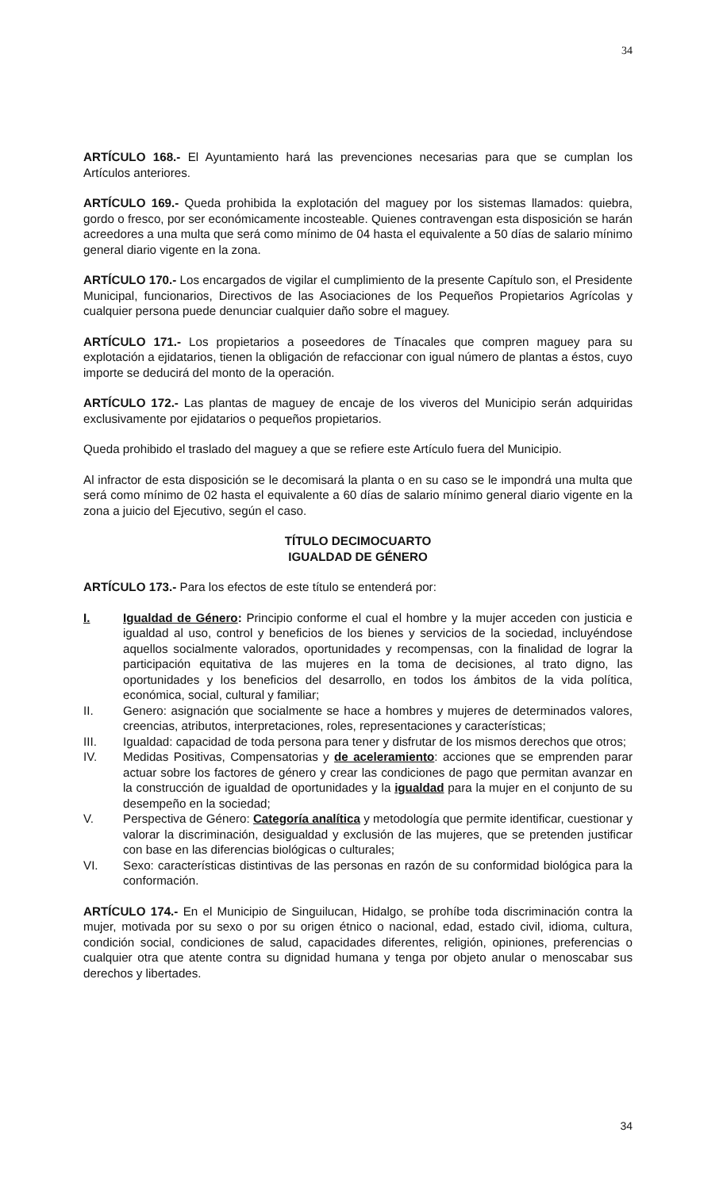34
ARTÍCULO 168.- El Ayuntamiento hará las prevenciones necesarias para que se cumplan los Artículos anteriores.
ARTÍCULO 169.- Queda prohibida la explotación del maguey por los sistemas llamados: quiebra, gordo o fresco, por ser económicamente incosteable. Quienes contravengan esta disposición se harán acreedores a una multa que será como mínimo de 04 hasta el equivalente a 50 días de salario mínimo general diario vigente en la zona.
ARTÍCULO 170.- Los encargados de vigilar el cumplimiento de la presente Capítulo son, el Presidente Municipal, funcionarios, Directivos de las Asociaciones de los Pequeños Propietarios Agrícolas y cualquier persona puede denunciar cualquier daño sobre el maguey.
ARTÍCULO 171.- Los propietarios a poseedores de Tínacales que compren maguey para su explotación a ejidatarios, tienen la obligación de refaccionar con igual número de plantas a éstos, cuyo importe se deducirá del monto de la operación.
ARTÍCULO 172.- Las plantas de maguey de encaje de los viveros del Municipio serán adquiridas exclusivamente por ejidatarios o pequeños propietarios.
Queda prohibido el traslado del maguey a que se refiere este Artículo fuera del Municipio.
Al infractor de esta disposición se le decomisará la planta o en su caso se le impondrá una multa que será como mínimo de 02 hasta el equivalente a 60 días de salario mínimo general diario vigente en la zona a juicio del Ejecutivo, según el caso.
TÍTULO DECIMOCUARTO
IGUALDAD DE GÉNERO
ARTÍCULO 173.- Para los efectos de este título se entenderá por:
I. Igualdad de Género: Principio conforme el cual el hombre y la mujer acceden con justicia e igualdad al uso, control y beneficios de los bienes y servicios de la sociedad, incluyéndose aquellos socialmente valorados, oportunidades y recompensas, con la finalidad de lograr la participación equitativa de las mujeres en la toma de decisiones, al trato digno, las oportunidades y los beneficios del desarrollo, en todos los ámbitos de la vida política, económica, social, cultural y familiar;
II. Genero: asignación que socialmente se hace a hombres y mujeres de determinados valores, creencias, atributos, interpretaciones, roles, representaciones y características;
III. Igualdad: capacidad de toda persona para tener y disfrutar de los mismos derechos que otros;
IV. Medidas Positivas, Compensatorias y de aceleramiento: acciones que se emprenden parar actuar sobre los factores de género y crear las condiciones de pago que permitan avanzar en la construcción de igualdad de oportunidades y la igualdad para la mujer en el conjunto de su desempeño en la sociedad;
V. Perspectiva de Género: Categoría analítica y metodología que permite identificar, cuestionar y valorar la discriminación, desigualdad y exclusión de las mujeres, que se pretenden justificar con base en las diferencias biológicas o culturales;
VI. Sexo: características distintivas de las personas en razón de su conformidad biológica para la conformación.
ARTÍCULO 174.- En el Municipio de Singuilucan, Hidalgo, se prohíbe toda discriminación contra la mujer, motivada por su sexo o por su origen étnico o nacional, edad, estado civil, idioma, cultura, condición social, condiciones de salud, capacidades diferentes, religión, opiniones, preferencias o cualquier otra que atente contra su dignidad humana y tenga por objeto anular o menoscabar sus derechos y libertades.
34